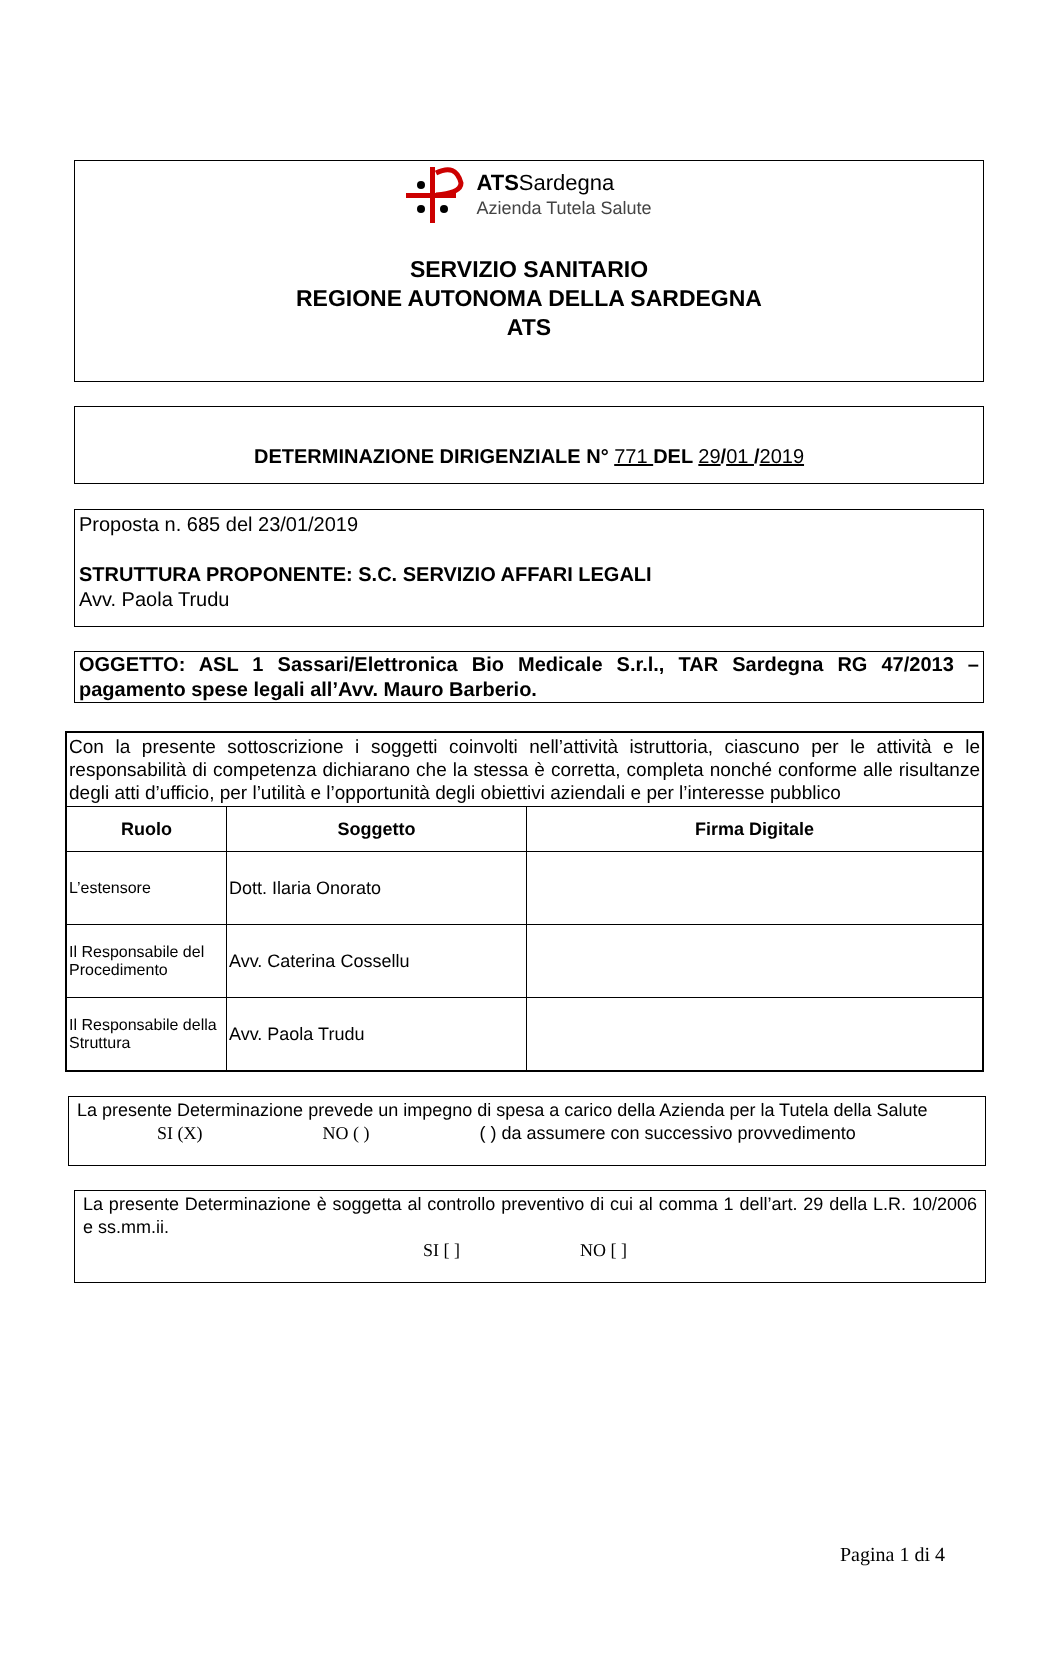ATSSardegna
Azienda Tutela Salute
SERVIZIO SANITARIO
REGIONE AUTONOMA DELLA SARDEGNA
ATS
DETERMINAZIONE DIRIGENZIALE N° 771 DEL 29/01 /2019
Proposta n. 685 del 23/01/2019
STRUTTURA PROPONENTE: S.C. SERVIZIO AFFARI LEGALI
Avv. Paola Trudu
OGGETTO: ASL 1 Sassari/Elettronica Bio Medicale S.r.l., TAR Sardegna RG 47/2013 – pagamento spese legali all’Avv. Mauro Barberio.
| Con la presente sottoscrizione i soggetti coinvolti nell’attività istruttoria, ciascuno per le attività e le responsabilità di competenza dichiarano che la stessa è corretta, completa nonché conforme alle risultanze degli atti d’ufficio, per l’utilità e l’opportunità degli obiettivi aziendali e per l’interesse pubblico | | |
| Ruolo | Soggetto | Firma Digitale |
| L’estensore | Dott. Ilaria Onorato | |
| Il Responsabile del Procedimento | Avv. Caterina Cossellu | |
| Il Responsabile della Struttura | Avv. Paola Trudu | |
La presente Determinazione prevede un impegno di spesa a carico della Azienda per la Tutela della Salute
SI (X) NO ( ) ( ) da assumere con successivo provvedimento
La presente Determinazione è soggetta al controllo preventivo di cui al comma 1 dell’art. 29 della L.R. 10/2006 e ss.mm.ii.
SI [ ] NO [ ]
Pagina 1 di 4